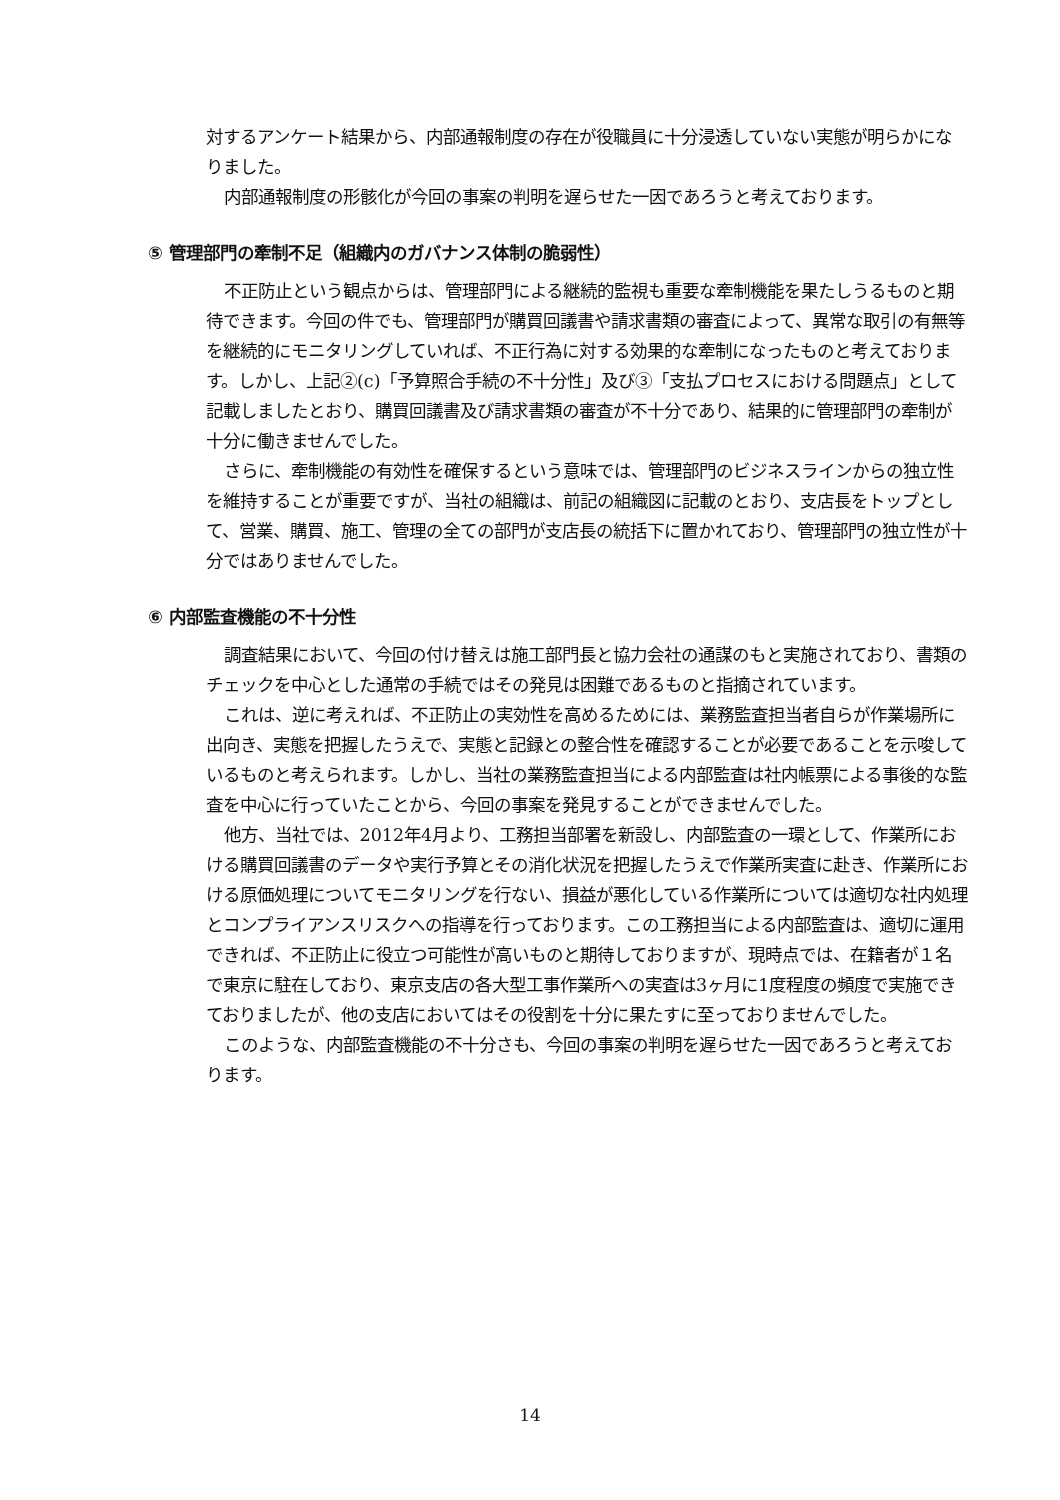対するアンケート結果から、内部通報制度の存在が役職員に十分浸透していない実態が明らかになりました。
内部通報制度の形骸化が今回の事案の判明を遅らせた一因であろうと考えております。
⑤ 管理部門の牽制不足（組織内のガバナンス体制の脆弱性）
不正防止という観点からは、管理部門による継続的監視も重要な牽制機能を果たしうるものと期待できます。今回の件でも、管理部門が購買回議書や請求書類の審査によって、異常な取引の有無等を継続的にモニタリングしていれば、不正行為に対する効果的な牽制になったものと考えております。しかし、上記②(c)「予算照合手続の不十分性」及び③「支払プロセスにおける問題点」として記載しましたとおり、購買回議書及び請求書類の審査が不十分であり、結果的に管理部門の牽制が十分に働きませんでした。
さらに、牽制機能の有効性を確保するという意味では、管理部門のビジネスラインからの独立性を維持することが重要ですが、当社の組織は、前記の組織図に記載のとおり、支店長をトップとして、営業、購買、施工、管理の全ての部門が支店長の統括下に置かれており、管理部門の独立性が十分ではありませんでした。
⑥ 内部監査機能の不十分性
調査結果において、今回の付け替えは施工部門長と協力会社の通謀のもと実施されており、書類のチェックを中心とした通常の手続ではその発見は困難であるものと指摘されています。
これは、逆に考えれば、不正防止の実効性を高めるためには、業務監査担当者自らが作業場所に出向き、実態を把握したうえで、実態と記録との整合性を確認することが必要であることを示唆しているものと考えられます。しかし、当社の業務監査担当による内部監査は社内帳票による事後的な監査を中心に行っていたことから、今回の事案を発見することができませんでした。
他方、当社では、2012年4月より、工務担当部署を新設し、内部監査の一環として、作業所における購買回議書のデータや実行予算とその消化状況を把握したうえで作業所実査に赴き、作業所における原価処理についてモニタリングを行ない、損益が悪化している作業所については適切な社内処理とコンプライアンスリスクへの指導を行っております。この工務担当による内部監査は、適切に運用できれば、不正防止に役立つ可能性が高いものと期待しておりますが、現時点では、在籍者が１名で東京に駐在しており、東京支店の各大型工事作業所への実査は3ヶ月に1度程度の頻度で実施できておりましたが、他の支店においてはその役割を十分に果たすに至っておりませんでした。
このような、内部監査機能の不十分さも、今回の事案の判明を遅らせた一因であろうと考えております。
14